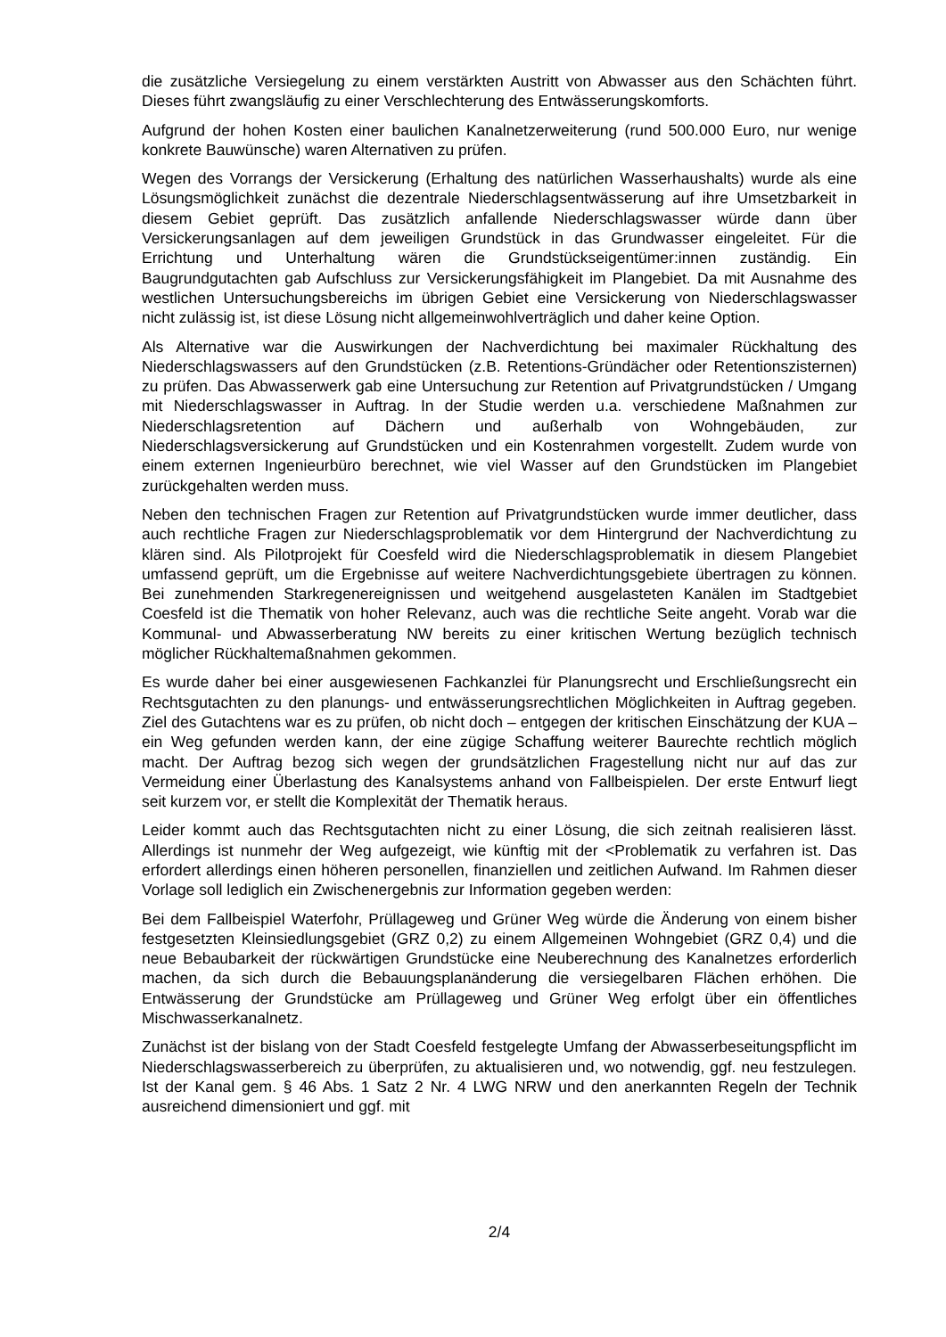die zusätzliche Versiegelung zu einem verstärkten Austritt von Abwasser aus den Schächten führt. Dieses führt zwangsläufig zu einer Verschlechterung des Entwässerungskomforts.
Aufgrund der hohen Kosten einer baulichen Kanalnetzerweiterung (rund 500.000 Euro, nur wenige konkrete Bauwünsche) waren Alternativen zu prüfen.
Wegen des Vorrangs der Versickerung (Erhaltung des natürlichen Wasserhaushalts) wurde als eine Lösungsmöglichkeit zunächst die dezentrale Niederschlagsentwässerung auf ihre Umsetzbarkeit in diesem Gebiet geprüft. Das zusätzlich anfallende Niederschlagswasser würde dann über Versickerungsanlagen auf dem jeweiligen Grundstück in das Grundwasser eingeleitet. Für die Errichtung und Unterhaltung wären die Grundstückseigentümer:innen zuständig. Ein Baugrundgutachten gab Aufschluss zur Versickerungsfähigkeit im Plangebiet. Da mit Ausnahme des westlichen Untersuchungsbereichs im übrigen Gebiet eine Versickerung von Niederschlagswasser nicht zulässig ist, ist diese Lösung nicht allgemeinwohlverträglich und daher keine Option.
Als Alternative war die Auswirkungen der Nachverdichtung bei maximaler Rückhaltung des Niederschlagswassers auf den Grundstücken (z.B. Retentions-Gründächer oder Retentionszisternen) zu prüfen. Das Abwasserwerk gab eine Untersuchung zur Retention auf Privatgrundstücken / Umgang mit Niederschlagswasser in Auftrag. In der Studie werden u.a. verschiedene Maßnahmen zur Niederschlagsretention auf Dächern und außerhalb von Wohngebäuden, zur Niederschlagsversickerung auf Grundstücken und ein Kostenrahmen vorgestellt. Zudem wurde von einem externen Ingenieurbüro berechnet, wie viel Wasser auf den Grundstücken im Plangebiet zurückgehalten werden muss.
Neben den technischen Fragen zur Retention auf Privatgrundstücken wurde immer deutlicher, dass auch rechtliche Fragen zur Niederschlagsproblematik vor dem Hintergrund der Nachverdichtung zu klären sind. Als Pilotprojekt für Coesfeld wird die Niederschlagsproblematik in diesem Plangebiet umfassend geprüft, um die Ergebnisse auf weitere Nachverdichtungsgebiete übertragen zu können. Bei zunehmenden Starkregenereignissen und weitgehend ausgelasteten Kanälen im Stadtgebiet Coesfeld ist die Thematik von hoher Relevanz, auch was die rechtliche Seite angeht. Vorab war die Kommunal- und Abwasserberatung NW bereits zu einer kritischen Wertung bezüglich technisch möglicher Rückhaltemaßnahmen gekommen.
Es wurde daher bei einer ausgewiesenen Fachkanzlei für Planungsrecht und Erschließungsrecht ein Rechtsgutachten zu den planungs- und entwässerungsrechtlichen Möglichkeiten in Auftrag gegeben. Ziel des Gutachtens war es zu prüfen, ob nicht doch – entgegen der kritischen Einschätzung der KUA – ein Weg gefunden werden kann, der eine zügige Schaffung weiterer Baurechte rechtlich möglich macht. Der Auftrag bezog sich wegen der grundsätzlichen Fragestellung nicht nur auf das zur Vermeidung einer Überlastung des Kanalsystems anhand von Fallbeispielen. Der erste Entwurf liegt seit kurzem vor, er stellt die Komplexität der Thematik heraus.
Leider kommt auch das Rechtsgutachten nicht zu einer Lösung, die sich zeitnah realisieren lässt. Allerdings ist nunmehr der Weg aufgezeigt, wie künftig mit der <Problematik zu verfahren ist. Das erfordert allerdings einen höheren personellen, finanziellen und zeitlichen Aufwand. Im Rahmen dieser Vorlage soll lediglich ein Zwischenergebnis zur Information gegeben werden:
Bei dem Fallbeispiel Waterfohr, Prüllageweg und Grüner Weg würde die Änderung von einem bisher festgesetzten Kleinsiedlungsgebiet (GRZ 0,2) zu einem Allgemeinen Wohngebiet (GRZ 0,4) und die neue Bebaubarkeit der rückwärtigen Grundstücke eine Neuberechnung des Kanalnetzes erforderlich machen, da sich durch die Bebauungsplanänderung die versiegelbaren Flächen erhöhen. Die Entwässerung der Grundstücke am Prüllageweg und Grüner Weg erfolgt über ein öffentliches Mischwasserkanalnetz.
Zunächst ist der bislang von der Stadt Coesfeld festgelegte Umfang der Abwasserbeseitungspflicht im Niederschlagswasserbereich zu überprüfen, zu aktualisieren und, wo notwendig, ggf. neu festzulegen. Ist der Kanal gem. § 46 Abs. 1 Satz 2 Nr. 4 LWG NRW und den anerkannten Regeln der Technik ausreichend dimensioniert und ggf. mit
2/4